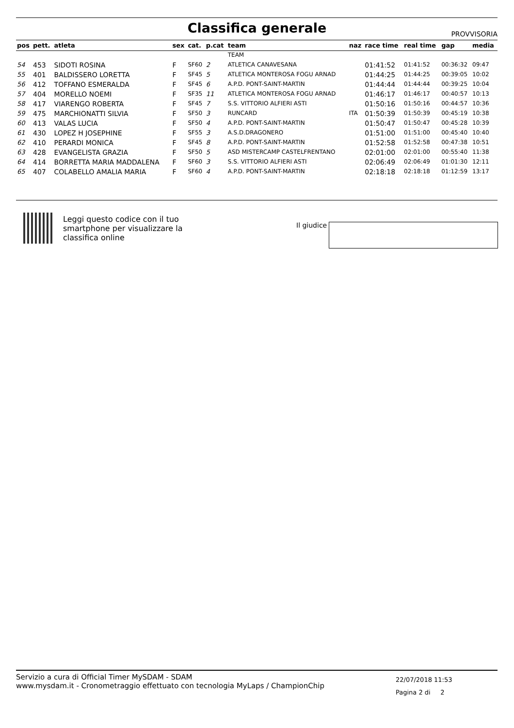Classifica generale PROVVISORIA
| pos | pett. | atleta | sex | cat. | p.cat | team | naz | race time | real time | gap | media |
| --- | --- | --- | --- | --- | --- | --- | --- | --- | --- | --- | --- |
| | | | | | | TEAM | | | | | |
| 54 | 453 | SIDOTI ROSINA | F | SF60 | 2 | ATLETICA CANAVESANA | | 01:41:52 | 01:41:52 | 00:36:32 | 09:47 |
| 55 | 401 | BALDISSERO LORETTA | F | SF45 | 5 | ATLETICA MONTEROSA FOGU ARNAD | | 01:44:25 | 01:44:25 | 00:39:05 | 10:02 |
| 56 | 412 | TOFFANO ESMERALDA | F | SF45 | 6 | A.P.D. PONT-SAINT-MARTIN | | 01:44:44 | 01:44:44 | 00:39:25 | 10:04 |
| 57 | 404 | MORELLO NOEMI | F | SF35 | 11 | ATLETICA MONTEROSA FOGU ARNAD | | 01:46:17 | 01:46:17 | 00:40:57 | 10:13 |
| 58 | 417 | VIARENGO ROBERTA | F | SF45 | 7 | S.S. VITTORIO ALFIERI ASTI | | 01:50:16 | 01:50:16 | 00:44:57 | 10:36 |
| 59 | 475 | MARCHIONATTI SILVIA | F | SF50 | 3 | RUNCARD | ITA | 01:50:39 | 01:50:39 | 00:45:19 | 10:38 |
| 60 | 413 | VALAS LUCIA | F | SF50 | 4 | A.P.D. PONT-SAINT-MARTIN | | 01:50:47 | 01:50:47 | 00:45:28 | 10:39 |
| 61 | 430 | LOPEZ H JOSEPHINE | F | SF55 | 3 | A.S.D.DRAGONERO | | 01:51:00 | 01:51:00 | 00:45:40 | 10:40 |
| 62 | 410 | PERARDI MONICA | F | SF45 | 8 | A.P.D. PONT-SAINT-MARTIN | | 01:52:58 | 01:52:58 | 00:47:38 | 10:51 |
| 63 | 428 | EVANGELISTA GRAZIA | F | SF50 | 5 | ASD MISTERCAMP CASTELFRENTANO | | 02:01:00 | 02:01:00 | 00:55:40 | 11:38 |
| 64 | 414 | BORRETTA MARIA MADDALENA | F | SF60 | 3 | S.S. VITTORIO ALFIERI ASTI | | 02:06:49 | 02:06:49 | 01:01:30 | 12:11 |
| 65 | 407 | COLABELLO AMALIA MARIA | F | SF60 | 4 | A.P.D. PONT-SAINT-MARTIN | | 02:18:18 | 02:18:18 | 01:12:59 | 13:17 |
Leggi questo codice con il tuo
smartphone per visualizzare la
classifica online
Il giudice
Servizio a cura di Official Timer MySDAM - SDAM
www.mysdam.it - Cronometraggio effettuato con tecnologia MyLaps / ChampionChip
22/07/2018 11:53
Pagina 2 di 2